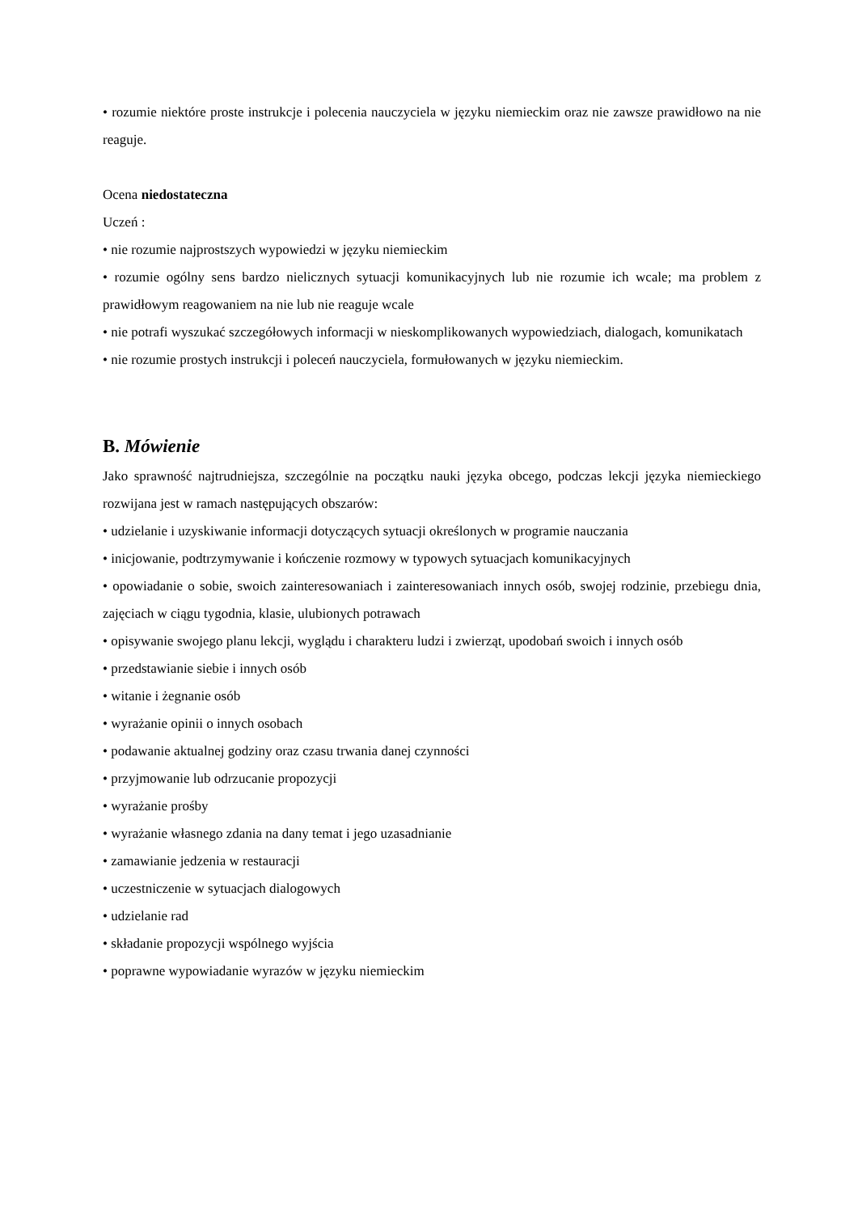• rozumie niektóre proste instrukcje i polecenia nauczyciela w języku niemieckim oraz nie zawsze prawidłowo na nie reaguje.
Ocena niedostateczna
Uczeń :
• nie rozumie najprostszych wypowiedzi w języku niemieckim
• rozumie ogólny sens bardzo nielicznych sytuacji komunikacyjnych lub nie rozumie ich wcale; ma problem z prawidłowym reagowaniem na nie lub nie reaguje wcale
• nie potrafi wyszukać szczegółowych informacji w nieskomplikowanych wypowiedziach, dialogach, komunikatach
• nie rozumie prostych instrukcji i poleceń nauczyciela, formułowanych w języku niemieckim.
B. Mówienie
Jako sprawność najtrudniejsza, szczególnie na początku nauki języka obcego, podczas lekcji języka niemieckiego rozwijana jest w ramach następujących obszarów:
• udzielanie i uzyskiwanie informacji dotyczących sytuacji określonych w programie nauczania
• inicjowanie, podtrzymywanie i kończenie rozmowy w typowych sytuacjach komunikacyjnych
• opowiadanie o sobie, swoich zainteresowaniach i zainteresowaniach innych osób, swojej rodzinie, przebiegu dnia, zajęciach w ciągu tygodnia, klasie, ulubionych potrawach
• opisywanie swojego planu lekcji, wyglądu i charakteru ludzi i zwierząt, upodobań swoich i innych osób
• przedstawianie siebie i innych osób
• witanie i żegnanie osób
• wyrażanie opinii o innych osobach
• podawanie aktualnej godziny oraz czasu trwania danej czynności
• przyjmowanie lub odrzucanie propozycji
• wyrażanie prośby
• wyrażanie własnego zdania na dany temat i jego uzasadnianie
• zamawianie jedzenia w restauracji
• uczestniczenie w sytuacjach dialogowych
• udzielanie rad
• składanie propozycji wspólnego wyjścia
• poprawne wypowiadanie wyrazów w języku niemieckim